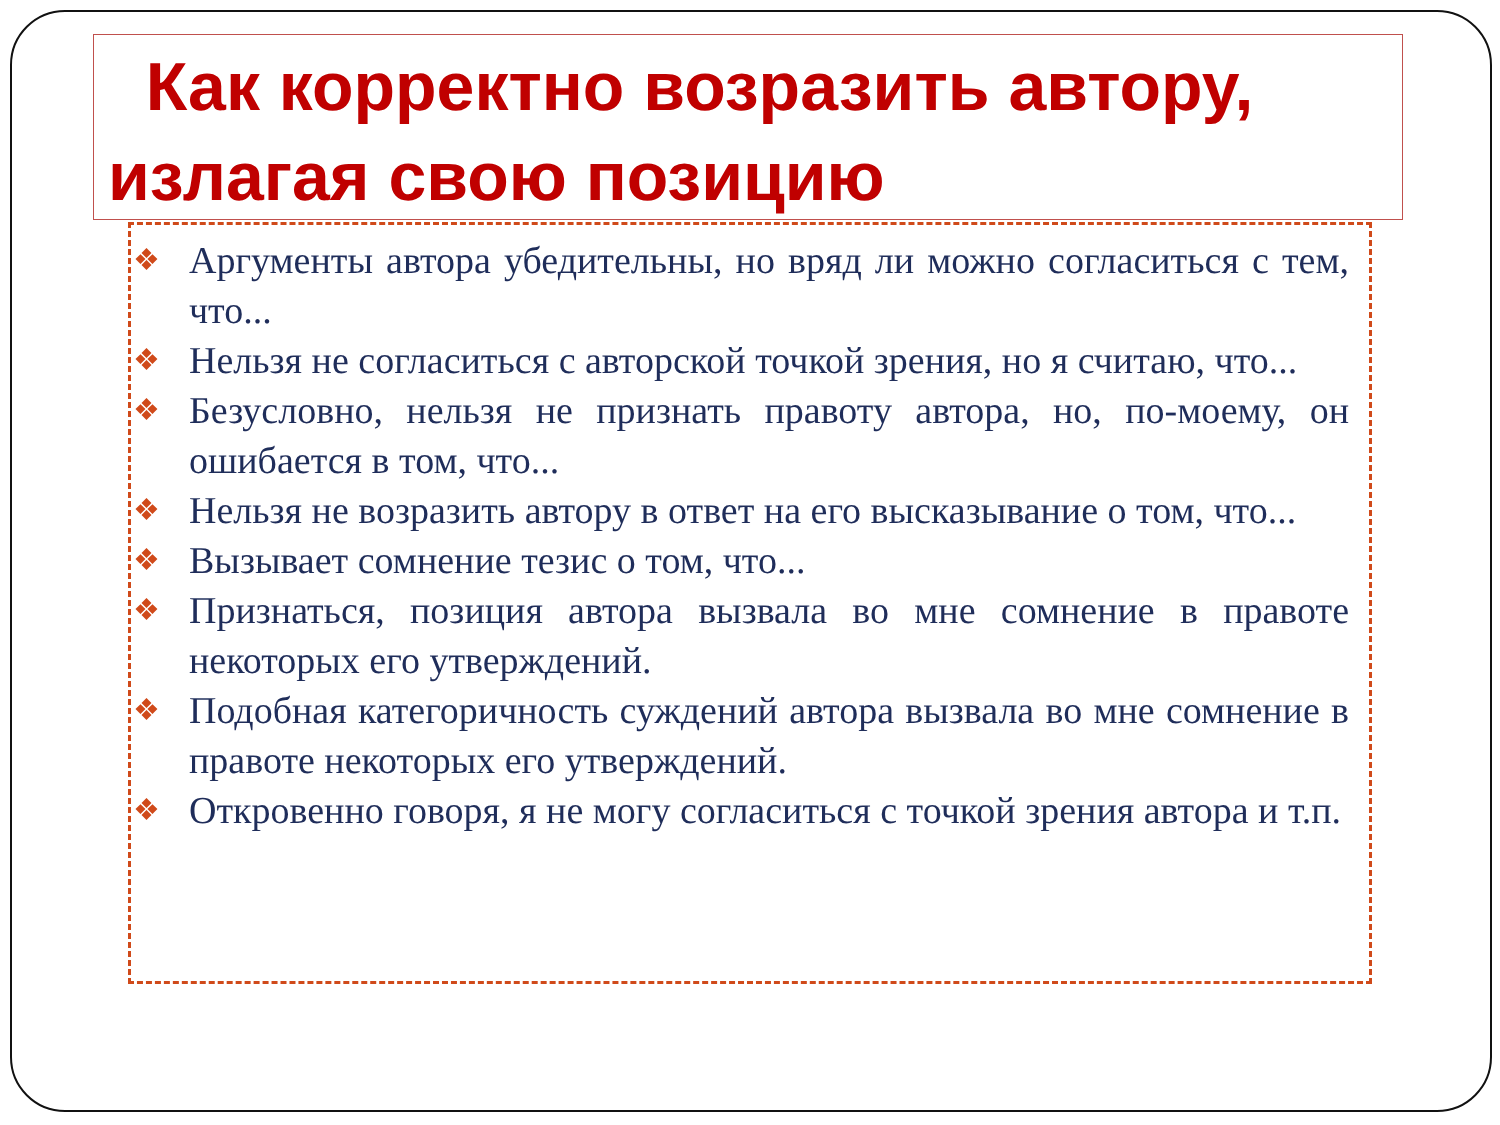Как корректно возразить автору,
излагая свою позицию
❖ Аргументы автора убедительны, но вряд ли можно согласиться с тем, что...
❖ Нельзя не согласиться с авторской точкой зрения, но я считаю, что...
❖ Безусловно, нельзя не признать правоту автора, но, по-моему, он ошибается в том, что...
❖ Нельзя не возразить автору в ответ на его высказывание о том, что...
❖ Вызывает сомнение тезис о том, что...
❖ Признаться, позиция автора вызвала во мне сомнение в правоте некоторых его утверждений.
❖ Подобная категоричность суждений автора вызвала во мне сомнение в правоте некоторых его утверждений.
❖ Откровенно говоря, я не могу согласиться с точкой зрения автора и т.п.